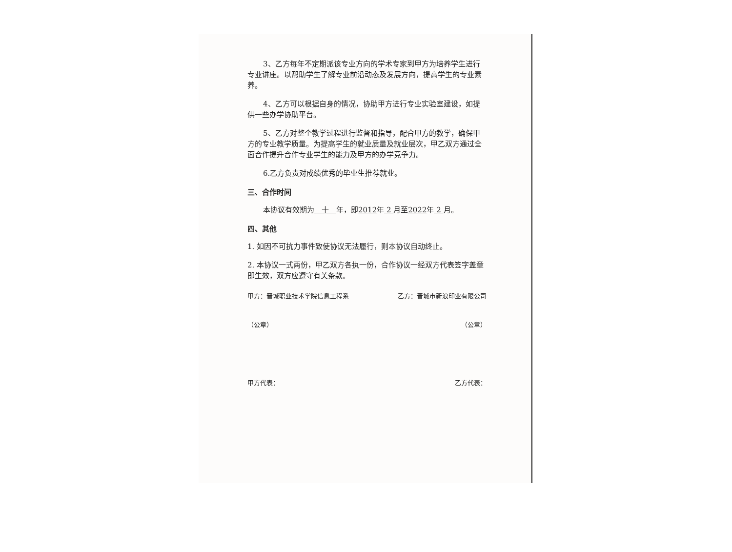3、乙方每年不定期派该专业方向的学术专家到甲方为培养学生进行专业讲座。以帮助学生了解专业前沿动态及发展方向，提高学生的专业素养。
4、乙方可以根据自身的情况，协助甲方进行专业实验室建设，如提供一些办学协助平台。
5、乙方对整个教学过程进行监督和指导，配合甲方的教学，确保甲方的专业教学质量。为提高学生的就业质量及就业层次，甲乙双方通过全面合作提升合作专业学生的能力及甲方的办学竞争力。
6.乙方负责对成绩优秀的毕业生推荐就业。
三、合作时间
本协议有效期为　十　年，即2012年 2 月至2022年 2 月。
四、其他
1. 如因不可抗力事件致使协议无法履行，则本协议自动终止。
2. 本协议一式两份，甲乙双方各执一份，合作协议一经双方代表签字盖章即生效，双方应遵守有关条款。
甲方：晋城职业技术学院信息工程系 乙方：晋城市新浪印业有限公司
（公章） （公章）
甲方代表： 乙方代表：